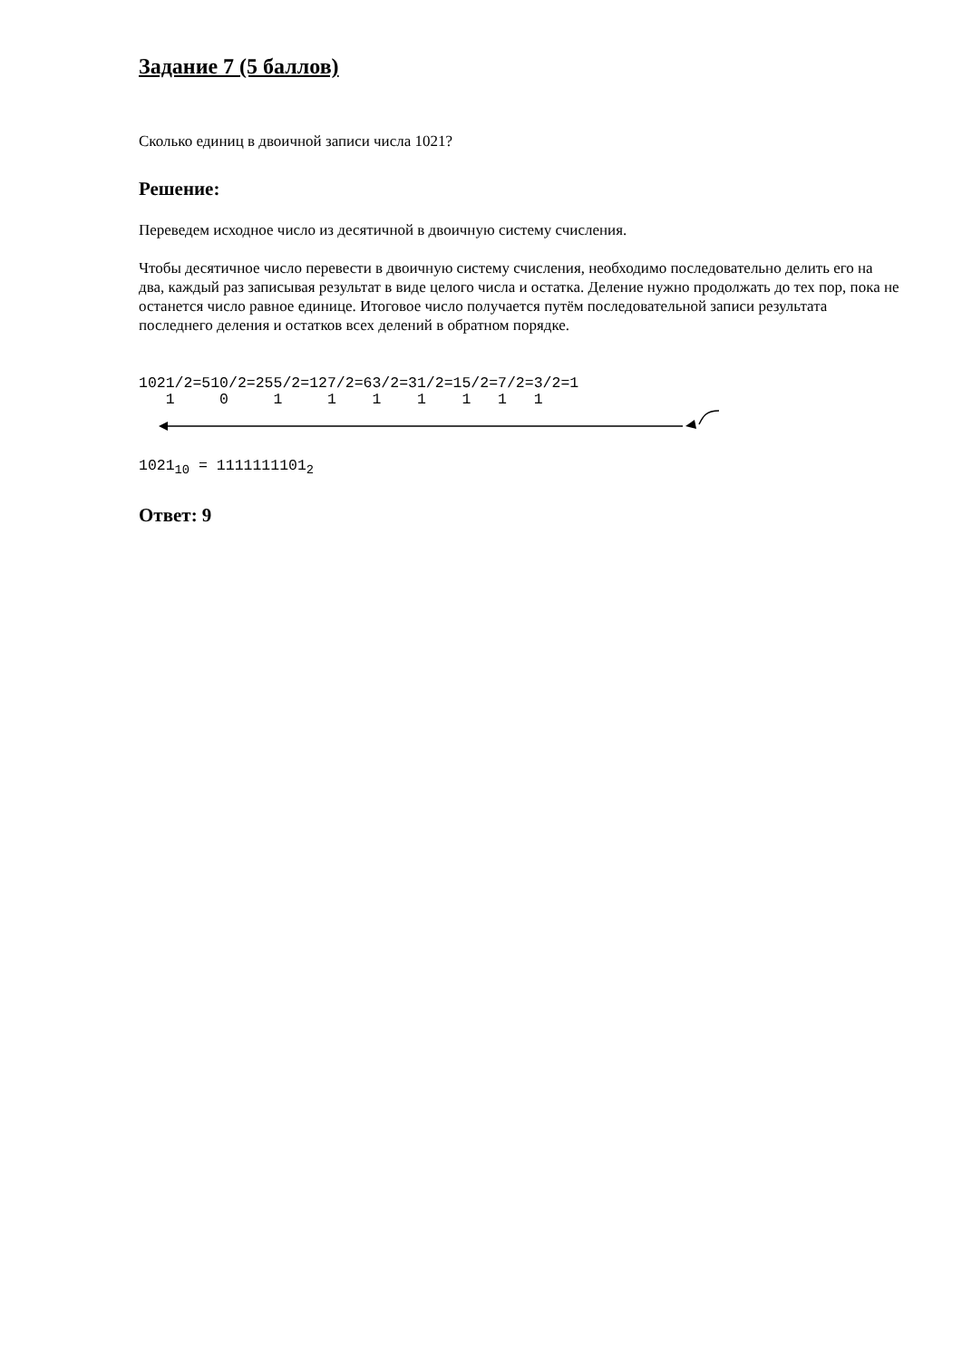Задание 7 (5 баллов)
Сколько единиц в двоичной записи числа 1021?
Решение:
Переведем исходное число из десятичной в двоичную систему счисления.
Чтобы десятичное число перевести в двоичную систему счисления, необходимо последовательно делить его на два, каждый раз записывая результат в виде целого числа и остатка. Деление нужно продолжать до тех пор, пока не останется число равное единице. Итоговое число получается путём последовательной записи результата последнего деления и остатков всех делений в обратном порядке.
1021/2=510/2=255/2=127/2=63/2=31/2=15/2=7/2=3/2=1
   1     0     1     1    1    1    1   1   1
1021<sub>10</sub> = 1111111101<sub>2</sub>
Ответ: 9